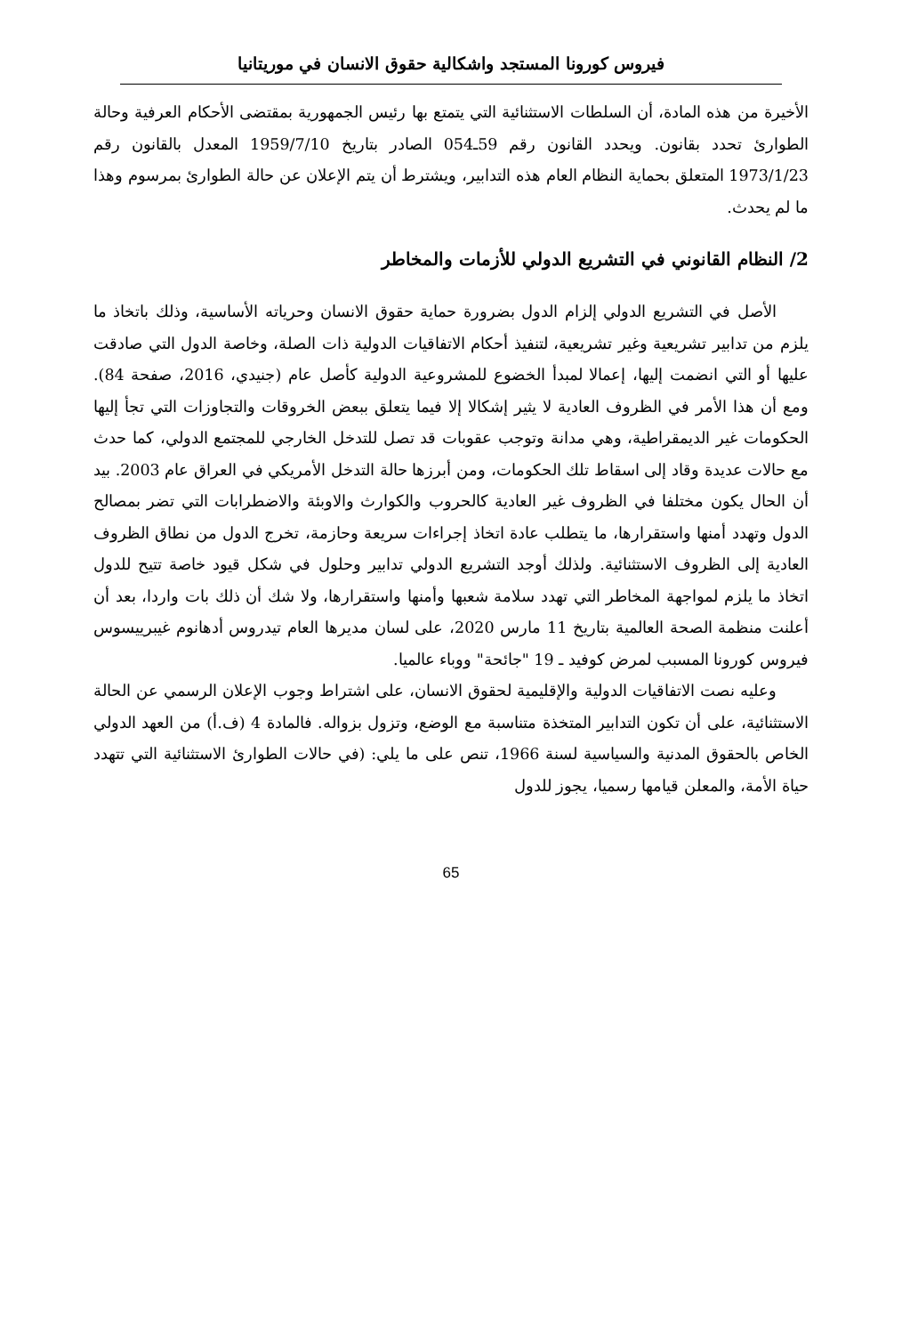فيروس كورونا المستجد واشكالية حقوق الانسان في موريتانيا
الأخيرة من هذه المادة، أن السلطات الاستثنائية التي يتمتع بها رئيس الجمهورية بمقتضى الأحكام العرفية وحالة الطوارئ تحدد بقانون. ويحدد القانون رقم 59ـ054 الصادر بتاريخ 1959/7/10 المعدل بالقانون رقم 1973/1/23 المتعلق بحماية النظام العام هذه التدابير، ويشترط أن يتم الإعلان عن حالة الطوارئ بمرسوم وهذا ما لم يحدث.
2/ النظام القانوني في التشريع الدولي للأزمات والمخاطر
الأصل في التشريع الدولي إلزام الدول بضرورة حماية حقوق الانسان وحرياته الأساسية، وذلك باتخاذ ما يلزم من تدابير تشريعية وغير تشريعية، لتنفيذ أحكام الاتفاقيات الدولية ذات الصلة، وخاصة الدول التي صادقت عليها أو التي انضمت إليها، إعمالا لمبدأ الخضوع للمشروعية الدولية كأصل عام (جنيدي، 2016، صفحة 84). ومع أن هذا الأمر في الظروف العادية لا يثير إشكالا إلا فيما يتعلق ببعض الخروقات والتجاوزات التي تجأ إليها الحكومات غير الديمقراطية، وهي مدانة وتوجب عقوبات قد تصل للتدخل الخارجي للمجتمع الدولي، كما حدث مع حالات عديدة وقاد إلى اسقاط تلك الحكومات، ومن أبرزها حالة التدخل الأمريكي في العراق عام 2003. بيد أن الحال يكون مختلفا في الظروف غير العادية كالحروب والكوارث والاوبئة والاضطرابات التي تضر بمصالح الدول وتهدد أمنها واستقرارها، ما يتطلب عادة اتخاذ إجراءات سريعة وحازمة، تخرج الدول من نطاق الظروف العادية إلى الظروف الاستثنائية. ولذلك أوجد التشريع الدولي تدابير وحلول في شكل قيود خاصة تتيح للدول اتخاذ ما يلزم لمواجهة المخاطر التي تهدد سلامة شعبها وأمنها واستقرارها، ولا شك أن ذلك بات واردا، بعد أن أعلنت منظمة الصحة العالمية بتاريخ 11 مارس 2020، على لسان مديرها العام تيدروس أدهانوم غيبرييسوس فيروس كورونا المسبب لمرض كوفيد ـ 19 "جائحة" ووباء عالميا.
وعليه نصت الاتفاقيات الدولية والإقليمية لحقوق الانسان، على اشتراط وجوب الإعلان الرسمي عن الحالة الاستثنائية، على أن تكون التدابير المتخذة متناسبة مع الوضع، وتزول بزواله. فالمادة 4 (ف.أ) من العهد الدولي الخاص بالحقوق المدنية والسياسية لسنة 1966، تنص على ما يلي: (في حالات الطوارئ الاستثنائية التي تتهدد حياة الأمة، والمعلن قيامها رسميا، يجوز للدول
65